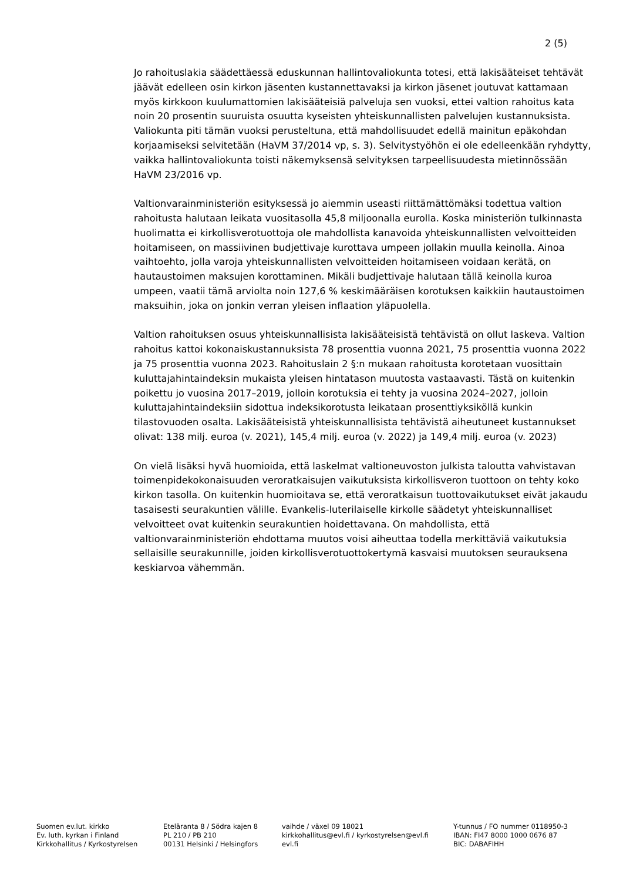2 (5)
Jo rahoituslakia säädettäessä eduskunnan hallintovaliokunta totesi, että lakisääteiset tehtävät jäävät edelleen osin kirkon jäsenten kustannettavaksi ja kirkon jäsenet joutuvat kattamaan myös kirkkoon kuulumattomien lakisääteisiä palveluja sen vuoksi, ettei valtion rahoitus kata noin 20 prosentin suuruista osuutta kyseisten yhteiskunnallisten palvelujen kustannuksista. Valiokunta piti tämän vuoksi perusteltuna, että mahdollisuudet edellä mainitun epäkohdan korjaamiseksi selvitetään (HaVM 37/2014 vp, s. 3). Selvitystyöhön ei ole edelleenkään ryhdytty, vaikka hallintovaliokunta toisti näkemyksensä selvityksen tarpeellisuudesta mietinnössään HaVM 23/2016 vp.
Valtionvarainministeriön esityksessä jo aiemmin useasti riittämättömäksi todettua valtion rahoitusta halutaan leikata vuositasolla 45,8 miljoonalla eurolla. Koska ministeriön tulkinnasta huolimatta ei kirkollisverotuottoja ole mahdollista kanavoida yhteiskunnallisten velvoitteiden hoitamiseen, on massiivinen budjettivaje kurottava umpeen jollakin muulla keinolla. Ainoa vaihtoehto, jolla varoja yhteiskunnallisten velvoitteiden hoitamiseen voidaan kerätä, on hautaustoimen maksujen korottaminen. Mikäli budjettivaje halutaan tällä keinolla kuroa umpeen, vaatii tämä arviolta noin 127,6 % keskimääräisen korotuksen kaikkiin hautaustoimen maksuihin, joka on jonkin verran yleisen inflaation yläpuolella.
Valtion rahoituksen osuus yhteiskunnallisista lakisääteisistä tehtävistä on ollut laskeva. Valtion rahoitus kattoi kokonaiskustannuksista 78 prosenttia vuonna 2021, 75 prosenttia vuonna 2022 ja 75 prosenttia vuonna 2023. Rahoituslain 2 §:n mukaan rahoitusta korotetaan vuosittain kuluttajahintaindeksin mukaista yleisen hintatason muutosta vastaavasti. Tästä on kuitenkin poikettu jo vuosina 2017–2019, jolloin korotuksia ei tehty ja vuosina 2024–2027, jolloin kuluttajahintaindeksiin sidottua indeksikorotusta leikataan prosenttiyksiköllä kunkin tilastovuoden osalta. Lakisääteisistä yhteiskunnallisista tehtävistä aiheutuneet kustannukset olivat: 138 milj. euroa (v. 2021), 145,4 milj. euroa (v. 2022) ja 149,4 milj. euroa (v. 2023)
On vielä lisäksi hyvä huomioida, että laskelmat valtioneuvoston julkista taloutta vahvistavan toimenpidekokonaisuuden veroratkaisujen vaikutuksista kirkollisveron tuottoon on tehty koko kirkon tasolla. On kuitenkin huomioitava se, että veroratkaisun tuottovaikutukset eivät jakaudu tasaisesti seurakuntien välille. Evankelis-luterilaiselle kirkolle säädetyt yhteiskunnalliset velvoitteet ovat kuitenkin seurakuntien hoidettavana. On mahdollista, että valtionvarainministeriön ehdottama muutos voisi aiheuttaa todella merkittäviä vaikutuksia sellaisille seurakunnille, joiden kirkollisverotuottokertymä kasvaisi muutoksen seurauksena keskiarvoa vähemmän.
Suomen ev.lut. kirkko
Ev. luth. kyrkan i Finland
Kirkkohallitus / Kyrkostyrelsen
Eteläranta 8 / Södra kajen 8
PL 210 / PB 210
00131 Helsinki / Helsingfors
vaihde / växel 09 18021
kirkkohallitus@evl.fi / kyrkostyrelsen@evl.fi
evl.fi
Y-tunnus / FO nummer 0118950-3
IBAN: FI47 8000 1000 0676 87
BIC: DABAFIHH